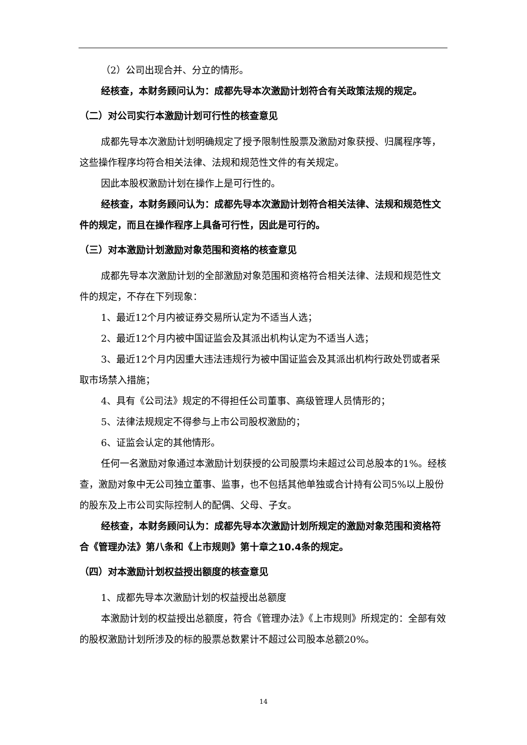（2）公司出现合并、分立的情形。
经核查，本财务顾问认为：成都先导本次激励计划符合有关政策法规的规定。
（二）对公司实行本激励计划可行性的核查意见
成都先导本次激励计划明确规定了授予限制性股票及激励对象获授、归属程序等，这些操作程序均符合相关法律、法规和规范性文件的有关规定。
因此本股权激励计划在操作上是可行性的。
经核查，本财务顾问认为：成都先导本次激励计划符合相关法律、法规和规范性文件的规定，而且在操作程序上具备可行性，因此是可行的。
（三）对本激励计划激励对象范围和资格的核查意见
成都先导本次激励计划的全部激励对象范围和资格符合相关法律、法规和规范性文件的规定，不存在下列现象：
1、最近12个月内被证券交易所认定为不适当人选；
2、最近12个月内被中国证监会及其派出机构认定为不适当人选；
3、最近12个月内因重大违法违规行为被中国证监会及其派出机构行政处罚或者采取市场禁入措施；
4、具有《公司法》规定的不得担任公司董事、高级管理人员情形的；
5、法律法规规定不得参与上市公司股权激励的；
6、证监会认定的其他情形。
任何一名激励对象通过本激励计划获授的公司股票均未超过公司总股本的1%。经核查，激励对象中无公司独立董事、监事，也不包括其他单独或合计持有公司5%以上股份的股东及上市公司实际控制人的配偶、父母、子女。
经核查，本财务顾问认为：成都先导本次激励计划所规定的激励对象范围和资格符合《管理办法》第八条和《上市规则》第十章之10.4条的规定。
（四）对本激励计划权益授出额度的核查意见
1、成都先导本次激励计划的权益授出总额度
本激励计划的权益授出总额度，符合《管理办法》《上市规则》所规定的：全部有效的股权激励计划所涉及的标的股票总数累计不超过公司股本总额20%。
14